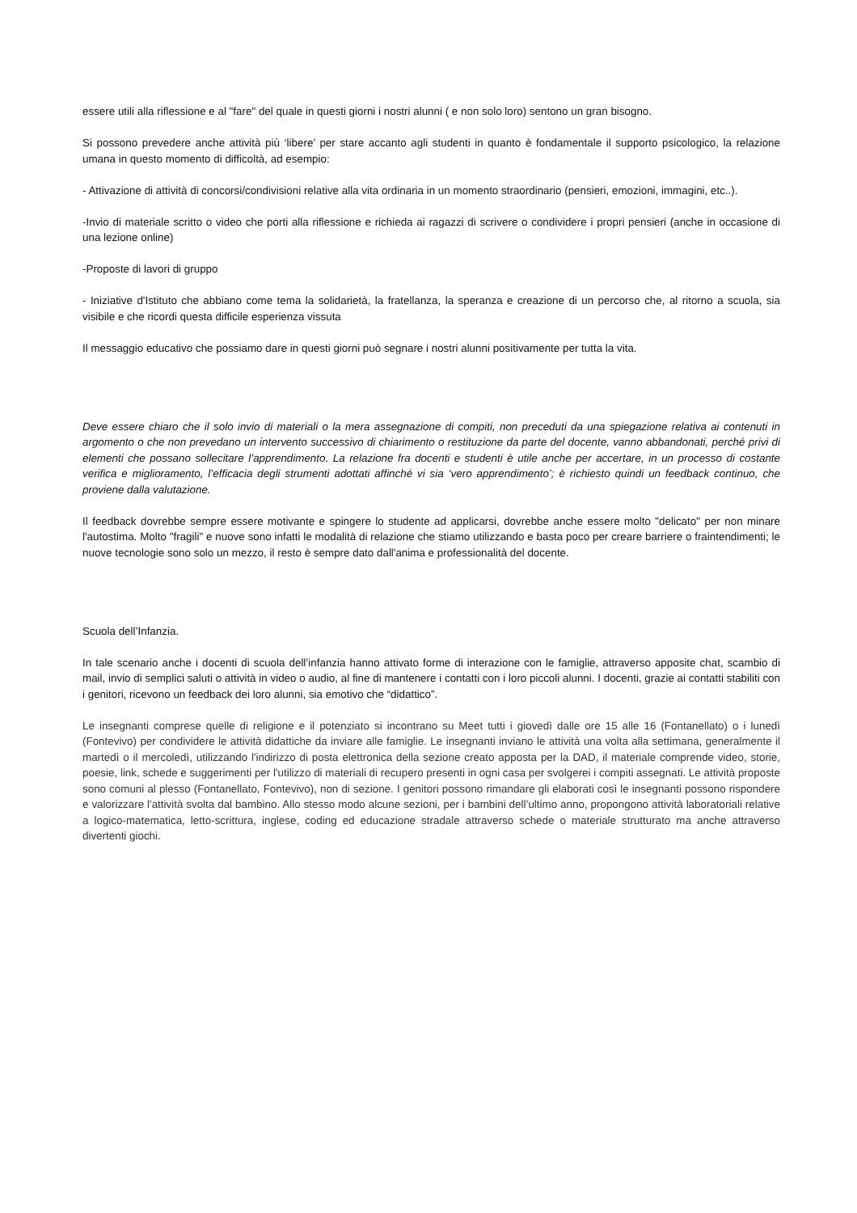essere utili alla riflessione e al "fare" del quale in questi giorni i nostri alunni ( e non solo loro) sentono un gran bisogno.
Si possono prevedere anche attività più ‘libere’ per stare accanto agli studenti in quanto è fondamentale il supporto psicologico, la relazione umana in questo momento di difficoltà, ad esempio:
- Attivazione di attività di concorsi/condivisioni relative alla vita ordinaria in un momento straordinario (pensieri, emozioni, immagini, etc..).
-Invio di materiale scritto o video che porti alla riflessione e richieda ai ragazzi di scrivere o condividere i propri pensieri (anche in occasione di una lezione online)
-Proposte di lavori di gruppo
- Iniziative d'Istituto che abbiano come tema la solidarietà, la fratellanza, la speranza e creazione di un percorso che, al ritorno a scuola, sia visibile e che ricordi questa difficile esperienza vissuta
Il messaggio educativo che possiamo dare in questi giorni può segnare i nostri alunni positivamente per tutta la vita.
Deve essere chiaro che il solo invio di materiali o la mera assegnazione di compiti, non preceduti da una spiegazione relativa ai contenuti in argomento o che non prevedano un intervento successivo di chiarimento o restituzione da parte del docente, vanno abbandonati, perché privi di elementi che possano sollecitare l’apprendimento. La relazione fra docenti e studenti è utile anche per accertare, in un processo di costante verifica e miglioramento, l’efficacia degli strumenti adottati affinché vi sia ‘vero apprendimento’; è richiesto quindi un feedback continuo, che proviene dalla valutazione.
Il feedback dovrebbe sempre essere motivante e spingere lo studente ad applicarsi, dovrebbe anche essere molto "delicato" per non minare l'autostima. Molto "fragili" e nuove sono infatti le modalità di relazione che stiamo utilizzando e basta poco per creare barriere o fraintendimenti; le nuove tecnologie sono solo un mezzo, il resto è sempre dato dall'anima e professionalità del docente.
Scuola dell’Infanzia.
In tale scenario anche i docenti di scuola dell’infanzia hanno attivato forme di interazione con le famiglie, attraverso apposite chat, scambio di mail, invio di semplici saluti o attività in video o audio, al fine di mantenere i contatti con i loro piccoli alunni. I docenti, grazie ai contatti stabiliti con i genitori, ricevono un feedback dei loro alunni, sia emotivo che “didattico”.
Le insegnanti comprese quelle di religione e il potenziato si incontrano su Meet tutti i giovedì dalle ore 15 alle 16 (Fontanellato) o i lunedì (Fontevivo) per condividere le attività didattiche da inviare alle famiglie. Le insegnanti inviano le attività una volta alla settimana, generalmente il martedì o il mercoledì, utilizzando l'indirizzo di posta elettronica della sezione creato apposta per la DAD, il materiale comprende video, storie, poesie, link, schede e suggerimenti per l'utilizzo di materiali di recupero presenti in ogni casa per svolgerei i compiti assegnati. Le attività proposte sono comuni al plesso (Fontanellato, Fontevivo), non di sezione. I genitori possono rimandare gli elaborati così le insegnanti possono rispondere e valorizzare l'attività svolta dal bambino. Allo stesso modo alcune sezioni, per i bambini dell’ultimo anno, propongono attività laboratoriali relative a logico-matematica, letto-scrittura, inglese, coding ed educazione stradale attraverso schede o materiale strutturato ma anche attraverso divertenti giochi.